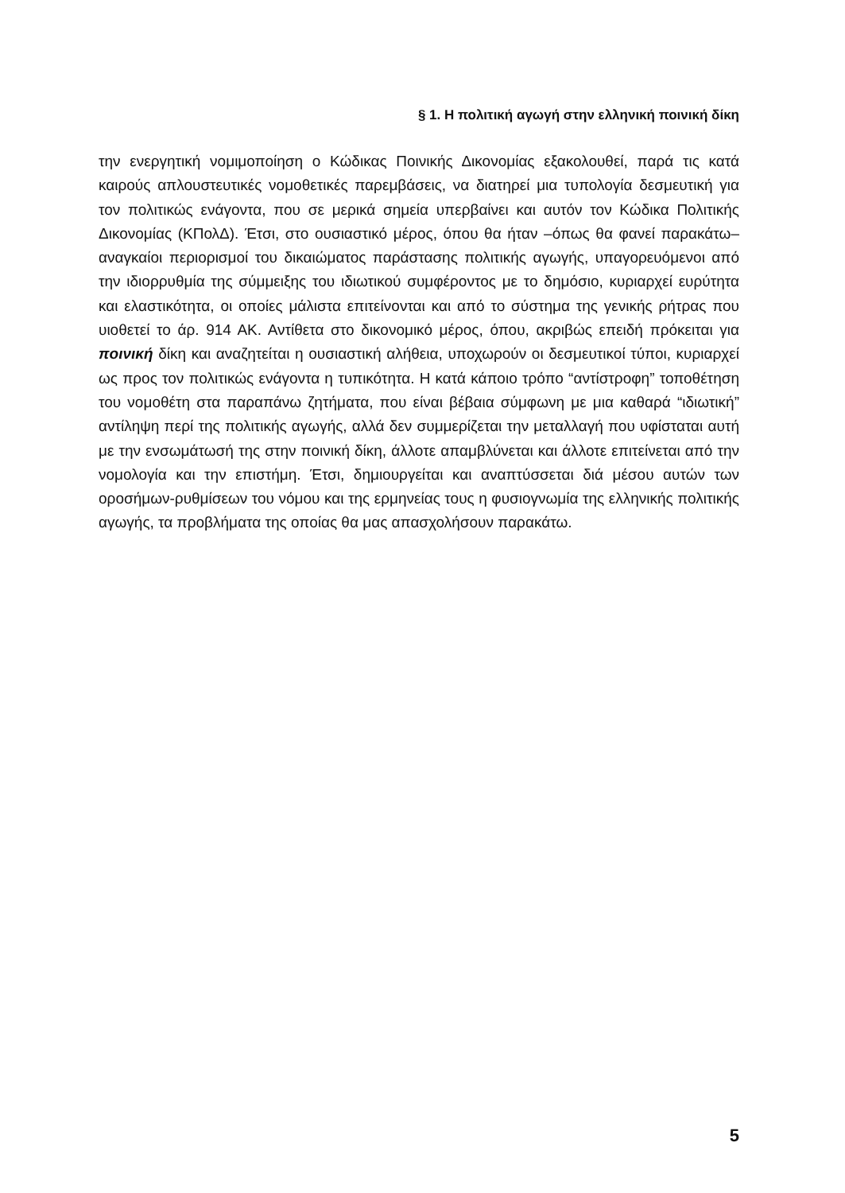§ 1. Η πολιτική αγωγή στην ελληνική ποινική δίκη
την ενεργητική νομιμοποίηση ο Κώδικας Ποινικής Δικονομίας εξακολουθεί, παρά τις κατά καιρούς απλουστευτικές νομοθετικές παρεμβάσεις, να διατηρεί μια τυπολογία δεσμευτική για τον πολιτικώς ενάγοντα, που σε μερικά σημεία υπερβαίνει και αυτόν τον Κώδικα Πολιτικής Δικονομίας (ΚΠολΔ). Έτσι, στο ουσιαστικό μέρος, όπου θα ήταν –όπως θα φανεί παρακάτω– αναγκαίοι περιορισμοί του δικαιώματος παράστασης πολιτικής αγωγής, υπαγορευόμενοι από την ιδιορρυθμία της σύμμειξης του ιδιωτικού συμφέροντος με το δημόσιο, κυριαρχεί ευρύτητα και ελαστικότητα, οι οποίες μάλιστα επιτείνονται και από το σύστημα της γενικής ρήτρας που υιοθετεί το άρ. 914 ΑΚ. Αντίθετα στο δικονομικό μέρος, όπου, ακριβώς επειδή πρόκειται για ποινική δίκη και αναζητείται η ουσιαστική αλήθεια, υποχωρούν οι δεσμευτικοί τύποι, κυριαρχεί ως προς τον πολιτικώς ενάγοντα η τυπικότητα. Η κατά κάποιο τρόπο “αντίστροφη” τοποθέτηση του νομοθέτη στα παραπάνω ζητήματα, που είναι βέβαια σύμφωνη με μια καθαρά “ιδιωτική” αντίληψη περί της πολιτικής αγωγής, αλλά δεν συμμερίζεται την μεταλλαγή που υφίσταται αυτή με την ενσωμάτωσή της στην ποινική δίκη, άλλοτε απαμβλύνεται και άλλοτε επιτείνεται από την νομολογία και την επιστήμη. Έτσι, δημιουργείται και αναπτύσσεται διά μέσου αυτών των οροσήμων-ρυθμίσεων του νόμου και της ερμηνείας τους η φυσιογνωμία της ελληνικής πολιτικής αγωγής, τα προβλήματα της οποίας θα μας απασχολήσουν παρακάτω.
5